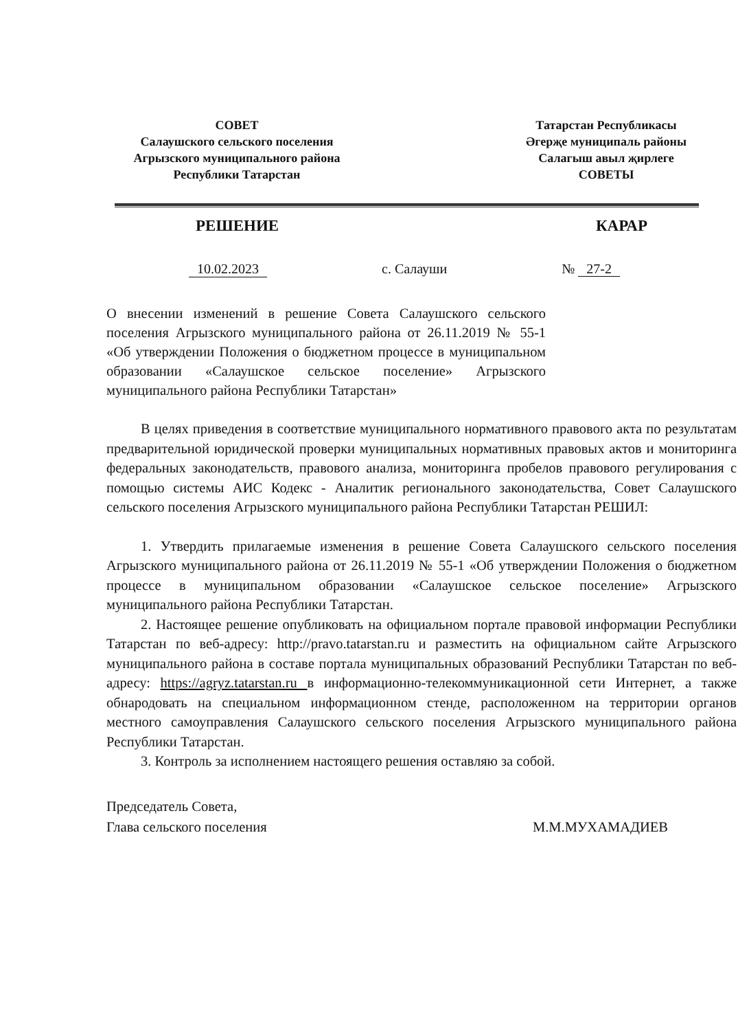СОВЕТ
Салаушского сельского поселения
Агрызского муниципального района
Республики Татарстан
Татарстан Республикасы
Әгерҗе муниципаль районы
Салагыш авыл җирлеге
СОВЕТЫ
РЕШЕНИЕ КАРАР
10.02.2023 с. Салауши № 27-2
О внесении изменений в решение Совета Салаушского сельского поселения Агрызского муниципального района от 26.11.2019 № 55-1 «Об утверждении Положения о бюджетном процессе в муниципальном образовании «Салаушское сельское поселение» Агрызского муниципального района Республики Татарстан»
В целях приведения в соответствие муниципального нормативного правового акта по результатам предварительной юридической проверки муниципальных нормативных правовых актов и мониторинга федеральных законодательств, правового анализа, мониторинга пробелов правового регулирования с помощью системы АИС Кодекс - Аналитик регионального законодательства, Совет Салаушского сельского поселения Агрызского муниципального района Республики Татарстан РЕШИЛ:
1. Утвердить прилагаемые изменения в решение Совета Салаушского сельского поселения Агрызского муниципального района от 26.11.2019 № 55-1 «Об утверждении Положения о бюджетном процессе в муниципальном образовании «Салаушское сельское поселение» Агрызского муниципального района Республики Татарстан.
2. Настоящее решение опубликовать на официальном портале правовой информации Республики Татарстан по веб-адресу: http://pravo.tatarstan.ru и разместить на официальном сайте Агрызского муниципального района в составе портала муниципальных образований Республики Татарстан по веб-адресу: https://agryz.tatarstan.ru в информационно-телекоммуникационной сети Интернет, а также обнародовать на специальном информационном стенде, расположенном на территории органов местного самоуправления Салаушского сельского поселения Агрызского муниципального района Республики Татарстан.
3. Контроль за исполнением настоящего решения оставляю за собой.
Председатель Совета,
Глава сельского поселения
М.М.МУХАМАДИЕВ